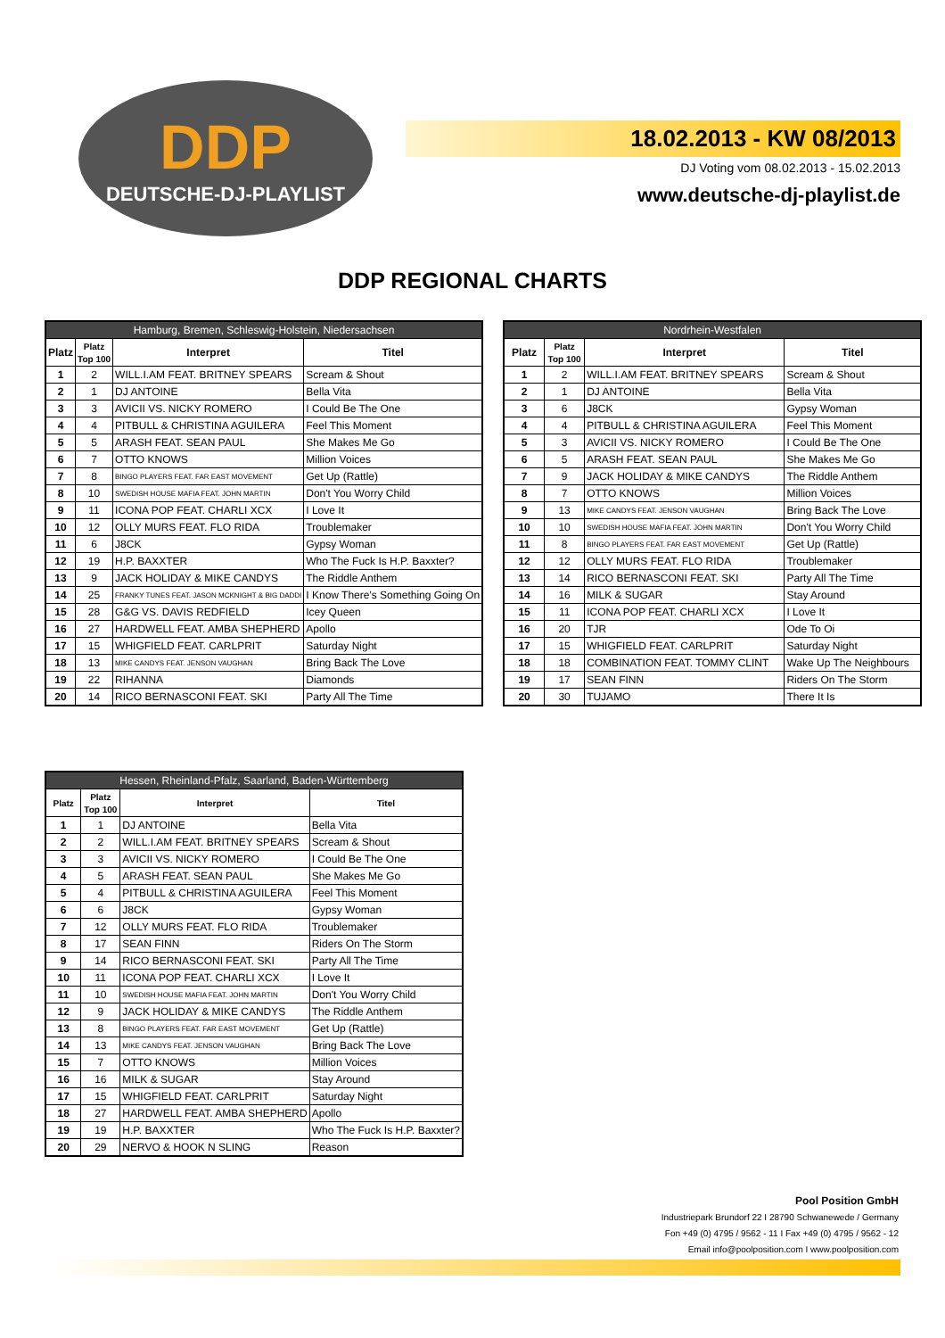DDP
DEUTSCHE-DJ-PLAYLIST
18.02.2013 - KW 08/2013
DJ Voting vom 08.02.2013 - 15.02.2013
www.deutsche-dj-playlist.de
DDP REGIONAL CHARTS
| Hamburg, Bremen, Schleswig-Holstein, Niedersachsen | | | |
| --- | --- | --- | --- |
| Platz | Platz Top 100 | Interpret | Titel |
| 1 | 2 | WILL.I.AM FEAT. BRITNEY SPEARS | Scream & Shout |
| 2 | 1 | DJ ANTOINE | Bella Vita |
| 3 | 3 | AVICII VS. NICKY ROMERO | I Could Be The One |
| 4 | 4 | PITBULL & CHRISTINA AGUILERA | Feel This Moment |
| 5 | 5 | ARASH FEAT. SEAN PAUL | She Makes Me Go |
| 6 | 7 | OTTO KNOWS | Million Voices |
| 7 | 8 | BINGO PLAYERS FEAT. FAR EAST MOVEMENT | Get Up (Rattle) |
| 8 | 10 | SWEDISH HOUSE MAFIA FEAT. JOHN MARTIN | Don't You Worry Child |
| 9 | 11 | ICONA POP FEAT. CHARLI XCX | I Love It |
| 10 | 12 | OLLY MURS FEAT. FLO RIDA | Troublemaker |
| 11 | 6 | J8CK | Gypsy Woman |
| 12 | 19 | H.P. BAXXTER | Who The Fuck Is H.P. Baxxter? |
| 13 | 9 | JACK HOLIDAY & MIKE CANDYS | The Riddle Anthem |
| 14 | 25 | FRANKY TUNES FEAT. JASON MCKNIGHT & BIG DADDI | I Know There's Something Going On |
| 15 | 28 | G&G VS. DAVIS REDFIELD | Icey Queen |
| 16 | 27 | HARDWELL FEAT. AMBA SHEPHERD | Apollo |
| 17 | 15 | WHIGFIELD FEAT. CARLPRIT | Saturday Night |
| 18 | 13 | MIKE CANDYS FEAT. JENSON VAUGHAN | Bring Back The Love |
| 19 | 22 | RIHANNA | Diamonds |
| 20 | 14 | RICO BERNASCONI FEAT. SKI | Party All The Time |
| Nordrhein-Westfalen | | | |
| --- | --- | --- | --- |
| Platz | Platz Top 100 | Interpret | Titel |
| 1 | 2 | WILL.I.AM FEAT. BRITNEY SPEARS | Scream & Shout |
| 2 | 1 | DJ ANTOINE | Bella Vita |
| 3 | 6 | J8CK | Gypsy Woman |
| 4 | 4 | PITBULL & CHRISTINA AGUILERA | Feel This Moment |
| 5 | 3 | AVICII VS. NICKY ROMERO | I Could Be The One |
| 6 | 5 | ARASH FEAT. SEAN PAUL | She Makes Me Go |
| 7 | 9 | JACK HOLIDAY & MIKE CANDYS | The Riddle Anthem |
| 8 | 7 | OTTO KNOWS | Million Voices |
| 9 | 13 | MIKE CANDYS FEAT. JENSON VAUGHAN | Bring Back The Love |
| 10 | 10 | SWEDISH HOUSE MAFIA FEAT. JOHN MARTIN | Don't You Worry Child |
| 11 | 8 | BINGO PLAYERS FEAT. FAR EAST MOVEMENT | Get Up (Rattle) |
| 12 | 12 | OLLY MURS FEAT. FLO RIDA | Troublemaker |
| 13 | 14 | RICO BERNASCONI FEAT. SKI | Party All The Time |
| 14 | 16 | MILK & SUGAR | Stay Around |
| 15 | 11 | ICONA POP FEAT. CHARLI XCX | I Love It |
| 16 | 20 | TJR | Ode To Oi |
| 17 | 15 | WHIGFIELD FEAT. CARLPRIT | Saturday Night |
| 18 | 18 | COMBINATION FEAT. TOMMY CLINT | Wake Up The Neighbours |
| 19 | 17 | SEAN FINN | Riders On The Storm |
| 20 | 30 | TUJAMO | There It Is |
| Hessen, Rheinland-Pfalz, Saarland, Baden-Württemberg | | | |
| --- | --- | --- | --- |
| Platz | Platz Top 100 | Interpret | Titel |
| 1 | 1 | DJ ANTOINE | Bella Vita |
| 2 | 2 | WILL.I.AM FEAT. BRITNEY SPEARS | Scream & Shout |
| 3 | 3 | AVICII VS. NICKY ROMERO | I Could Be The One |
| 4 | 5 | ARASH FEAT. SEAN PAUL | She Makes Me Go |
| 5 | 4 | PITBULL & CHRISTINA AGUILERA | Feel This Moment |
| 6 | 6 | J8CK | Gypsy Woman |
| 7 | 12 | OLLY MURS FEAT. FLO RIDA | Troublemaker |
| 8 | 17 | SEAN FINN | Riders On The Storm |
| 9 | 14 | RICO BERNASCONI FEAT. SKI | Party All The Time |
| 10 | 11 | ICONA POP FEAT. CHARLI XCX | I Love It |
| 11 | 10 | SWEDISH HOUSE MAFIA FEAT. JOHN MARTIN | Don't You Worry Child |
| 12 | 9 | JACK HOLIDAY & MIKE CANDYS | The Riddle Anthem |
| 13 | 8 | BINGO PLAYERS FEAT. FAR EAST MOVEMENT | Get Up (Rattle) |
| 14 | 13 | MIKE CANDYS FEAT. JENSON VAUGHAN | Bring Back The Love |
| 15 | 7 | OTTO KNOWS | Million Voices |
| 16 | 16 | MILK & SUGAR | Stay Around |
| 17 | 15 | WHIGFIELD FEAT. CARLPRIT | Saturday Night |
| 18 | 27 | HARDWELL FEAT. AMBA SHEPHERD | Apollo |
| 19 | 19 | H.P. BAXXTER | Who The Fuck Is H.P. Baxxter? |
| 20 | 29 | NERVO & HOOK N SLING | Reason |
Pool Position GmbH
Industriepark Brundorf 22 I 28790 Schwanewede / Germany
Fon +49 (0) 4795 / 9562 - 11 I Fax +49 (0) 4795 / 9562 - 12
Email info@poolposition.com I www.poolposition.com